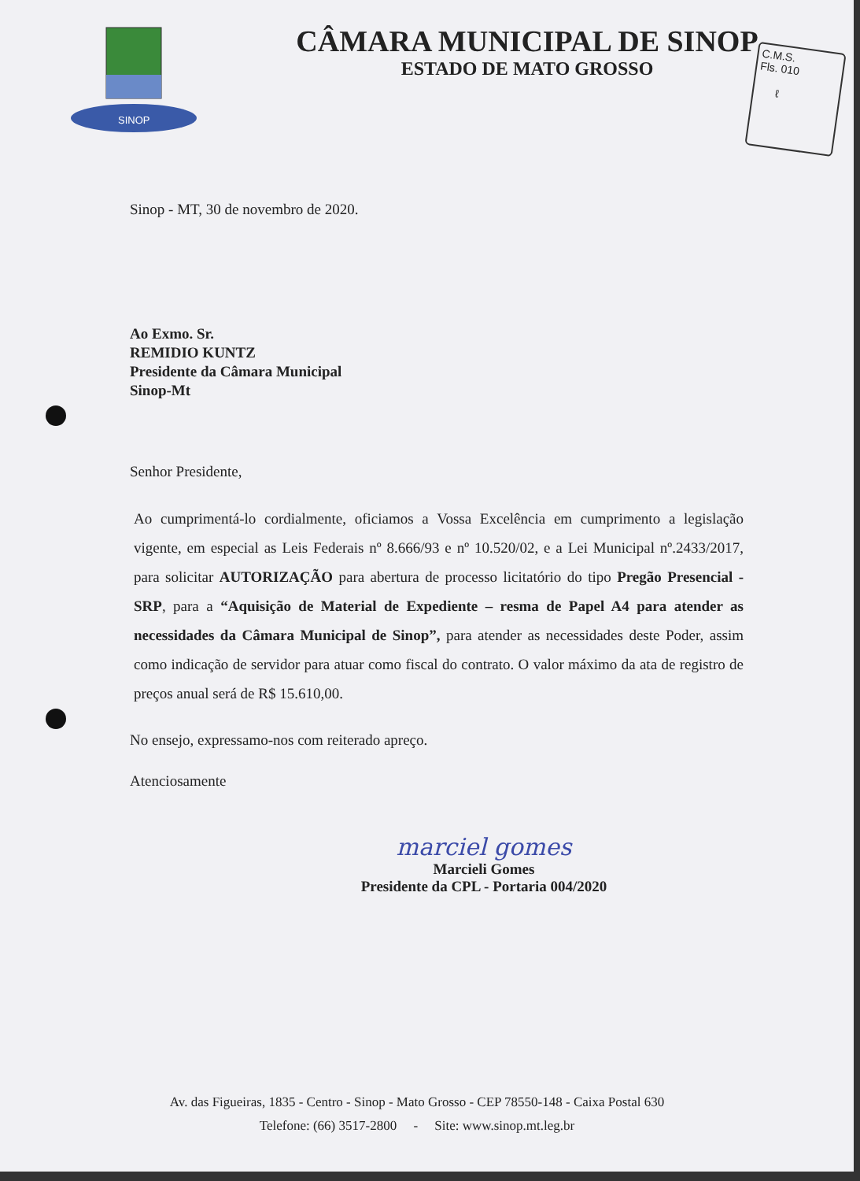SINOP
CÂMARA MUNICIPAL DE SINOP
ESTADO DE MATO GROSSO
C.M.S.
Fls. 010
ℓ
Sinop - MT, 30 de novembro de 2020.
Ao Exmo. Sr.
REMIDIO KUNTZ
Presidente da Câmara Municipal
Sinop-Mt
Senhor Presidente,
Ao cumprimentá-lo cordialmente, oficiamos a Vossa Excelência em cumprimento a legislação vigente, em especial as Leis Federais nº 8.666/93 e nº 10.520/02, e a Lei Municipal nº.2433/2017, para solicitar AUTORIZAÇÃO para abertura de processo licitatório do tipo Pregão Presencial - SRP, para a “Aquisição de Material de Expediente – resma de Papel A4 para atender as necessidades da Câmara Municipal de Sinop”, para atender as necessidades deste Poder, assim como indicação de servidor para atuar como fiscal do contrato. O valor máximo da ata de registro de preços anual será de R$ 15.610,00.
No ensejo, expressamo-nos com reiterado apreço.
Atenciosamente
marciel gomes
Marcieli Gomes
Presidente da CPL - Portaria 004/2020
Av. das Figueiras, 1835 - Centro - Sinop - Mato Grosso - CEP 78550-148 - Caixa Postal 630
Telefone: (66) 3517-2800 - Site: www.sinop.mt.leg.br